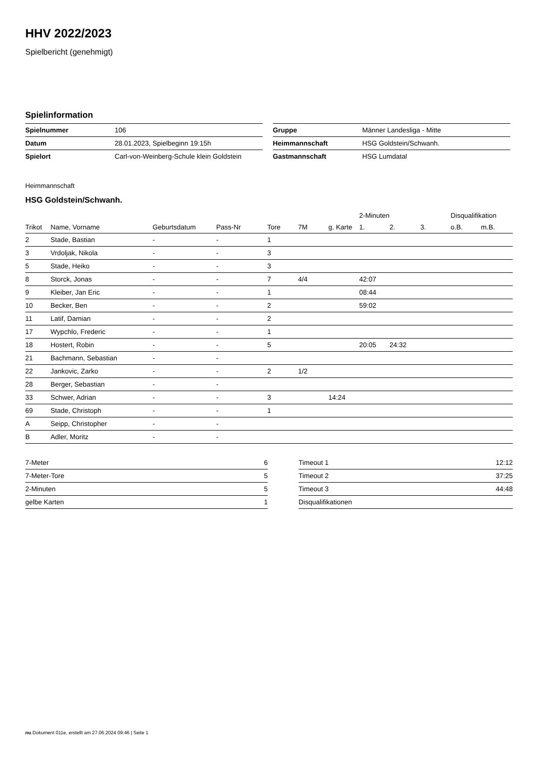HHV 2022/2023
Spielbericht (genehmigt)
Spielinformation
| Spielnummer | 106 |
| Datum | 28.01.2023, Spielbeginn 19:15h |
| Spielort | Carl-von-Weinberg-Schule klein Goldstein |
| Gruppe | Männer Landesliga - Mitte |
| Heimmannschaft | HSG Goldstein/Schwanh. |
| Gastmannschaft | HSG Lumdatal |
Heimmannschaft
HSG Goldstein/Schwanh.
| | | | | | | | 2-Minuten | | | Disqualifikation | |
| --- | --- | --- | --- | --- | --- | --- | --- | --- | --- | --- | --- |
| Trikot | Name, Vorname | Geburtsdatum | Pass-Nr | Tore | 7M | g. Karte | 1. | 2. | 3. | o.B. | m.B. |
| 2 | Stade, Bastian | - | - | 1 | | | | | | | |
| 3 | Vrdoljak, Nikola | - | - | 3 | | | | | | | |
| 5 | Stade, Heiko | - | - | 3 | | | | | | | |
| 8 | Storck, Jonas | - | - | 7 | 4/4 | | 42:07 | | | | |
| 9 | Kleiber, Jan Eric | - | - | 1 | | | 08:44 | | | | |
| 10 | Becker, Ben | - | - | 2 | | | 59:02 | | | | |
| 11 | Latif, Damian | - | - | 2 | | | | | | | |
| 17 | Wypchlo, Frederic | - | - | 1 | | | | | | | |
| 18 | Hostert, Robin | - | - | 5 | | | 20:05 | 24:32 | | | |
| 21 | Bachmann, Sebastian | - | - | | | | | | | | |
| 22 | Jankovic, Zarko | - | - | 2 | 1/2 | | | | | | |
| 28 | Berger, Sebastian | - | - | | | | | | | | |
| 33 | Schwer, Adrian | - | - | 3 | | 14:24 | | | | | |
| 69 | Stade, Christoph | - | - | 1 | | | | | | | |
| A | Seipp, Christopher | - | - | | | | | | | | |
| B | Adler, Moritz | - | - | | | | | | | | |
| 7-Meter | 6 |
| 7-Meter-Tore | 5 |
| 2-Minuten | 5 |
| gelbe Karten | 1 |
| Timeout 1 | 12:12 |
| Timeout 2 | 37:25 |
| Timeout 3 | 44:48 |
| Disqualifikationen | |
nu.Dokument 011e, erstellt am 27.06.2024 09:46 | Seite 1